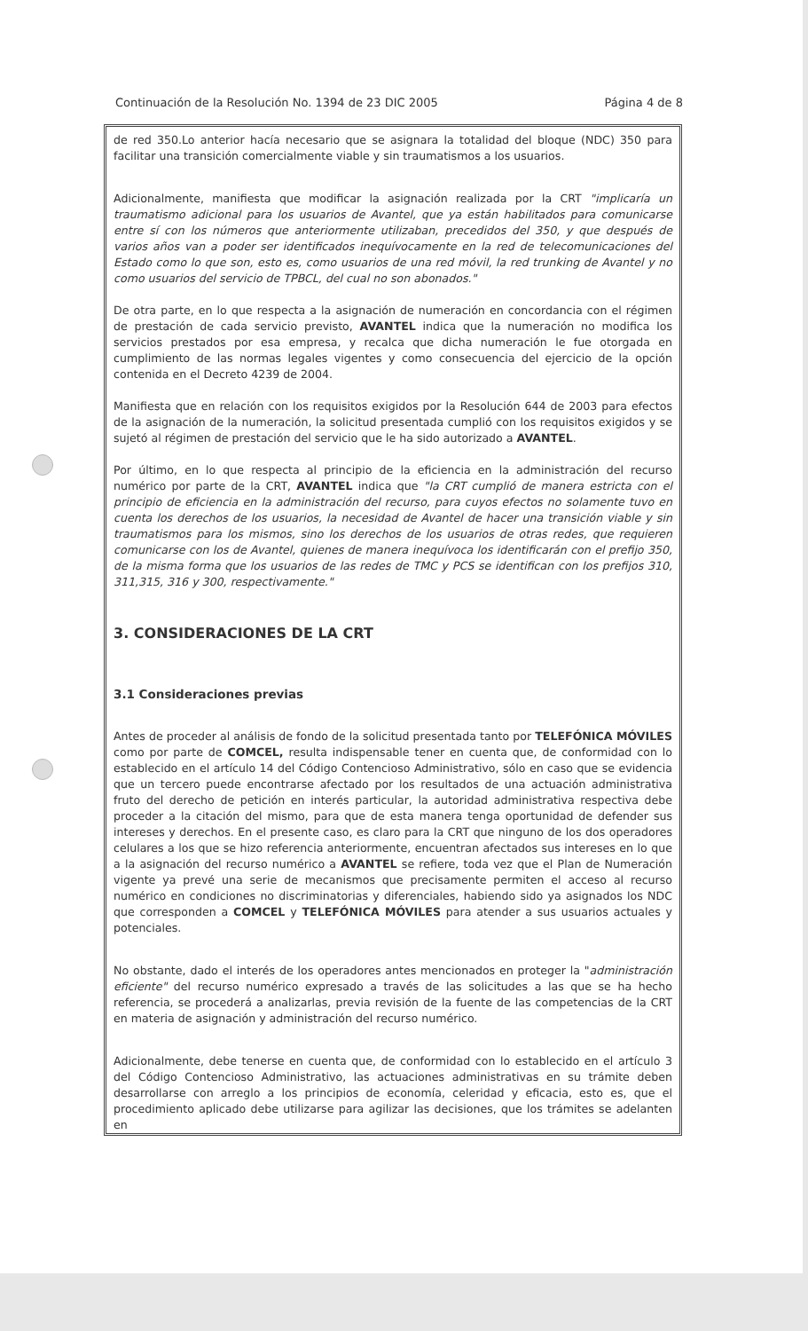Continuación de la Resolución No. 1394 de 23 DIC 2005 Página 4 de 8
de red 350.Lo anterior hacía necesario que se asignara la totalidad del bloque (NDC) 350 para facilitar una transición comercialmente viable y sin traumatismos a los usuarios.
Adicionalmente, manifiesta que modificar la asignación realizada por la CRT "implicaría un traumatismo adicional para los usuarios de Avantel, que ya están habilitados para comunicarse entre sí con los números que anteriormente utilizaban, precedidos del 350, y que después de varios años van a poder ser identificados inequívocamente en la red de telecomunicaciones del Estado como lo que son, esto es, como usuarios de una red móvil, la red trunking de Avantel y no como usuarios del servicio de TPBCL, del cual no son abonados."
De otra parte, en lo que respecta a la asignación de numeración en concordancia con el régimen de prestación de cada servicio previsto, AVANTEL indica que la numeración no modifica los servicios prestados por esa empresa, y recalca que dicha numeración le fue otorgada en cumplimiento de las normas legales vigentes y como consecuencia del ejercicio de la opción contenida en el Decreto 4239 de 2004.
Manifiesta que en relación con los requisitos exigidos por la Resolución 644 de 2003 para efectos de la asignación de la numeración, la solicitud presentada cumplió con los requisitos exigidos y se sujetó al régimen de prestación del servicio que le ha sido autorizado a AVANTEL.
Por último, en lo que respecta al principio de la eficiencia en la administración del recurso numérico por parte de la CRT, AVANTEL indica que "la CRT cumplió de manera estricta con el principio de eficiencia en la administración del recurso, para cuyos efectos no solamente tuvo en cuenta los derechos de los usuarios, la necesidad de Avantel de hacer una transición viable y sin traumatismos para los mismos, sino los derechos de los usuarios de otras redes, que requieren comunicarse con los de Avantel, quienes de manera inequívoca los identificarán con el prefijo 350, de la misma forma que los usuarios de las redes de TMC y PCS se identifican con los prefijos 310, 311,315, 316 y 300, respectivamente."
3. CONSIDERACIONES DE LA CRT
3.1 Consideraciones previas
Antes de proceder al análisis de fondo de la solicitud presentada tanto por TELEFÓNICA MÓVILES como por parte de COMCEL, resulta indispensable tener en cuenta que, de conformidad con lo establecido en el artículo 14 del Código Contencioso Administrativo, sólo en caso que se evidencia que un tercero puede encontrarse afectado por los resultados de una actuación administrativa fruto del derecho de petición en interés particular, la autoridad administrativa respectiva debe proceder a la citación del mismo, para que de esta manera tenga oportunidad de defender sus intereses y derechos. En el presente caso, es claro para la CRT que ninguno de los dos operadores celulares a los que se hizo referencia anteriormente, encuentran afectados sus intereses en lo que a la asignación del recurso numérico a AVANTEL se refiere, toda vez que el Plan de Numeración vigente ya prevé una serie de mecanismos que precisamente permiten el acceso al recurso numérico en condiciones no discriminatorias y diferenciales, habiendo sido ya asignados los NDC que corresponden a COMCEL y TELEFÓNICA MÓVILES para atender a sus usuarios actuales y potenciales.
No obstante, dado el interés de los operadores antes mencionados en proteger la "administración eficiente" del recurso numérico expresado a través de las solicitudes a las que se ha hecho referencia, se procederá a analizarlas, previa revisión de la fuente de las competencias de la CRT en materia de asignación y administración del recurso numérico.
Adicionalmente, debe tenerse en cuenta que, de conformidad con lo establecido en el artículo 3 del Código Contencioso Administrativo, las actuaciones administrativas en su trámite deben desarrollarse con arreglo a los principios de economía, celeridad y eficacia, esto es, que el procedimiento aplicado debe utilizarse para agilizar las decisiones, que los trámites se adelanten en